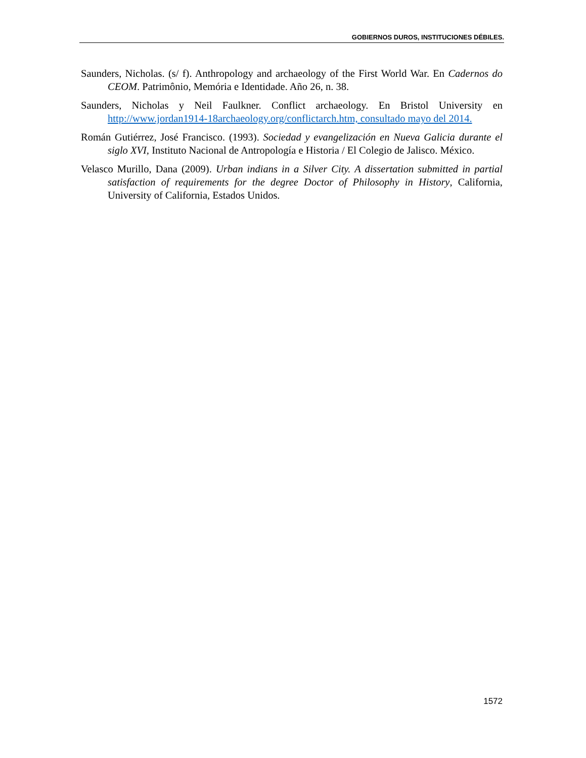GOBIERNOS DUROS, INSTITUCIONES DÉBILES.
Saunders, Nicholas. (s/ f). Anthropology and archaeology of the First World War. En Cadernos do CEOM. Patrimônio, Memória e Identidade. Año 26, n. 38.
Saunders, Nicholas y Neil Faulkner. Conflict archaeology. En Bristol University en http://www.jordan1914-18archaeology.org/conflictarch.htm, consultado mayo del 2014.
Román Gutiérrez, José Francisco. (1993). Sociedad y evangelización en Nueva Galicia durante el siglo XVI, Instituto Nacional de Antropología e Historia / El Colegio de Jalisco. México.
Velasco Murillo, Dana (2009). Urban indians in a Silver City. A dissertation submitted in partial satisfaction of requirements for the degree Doctor of Philosophy in History, California, University of California, Estados Unidos.
1572